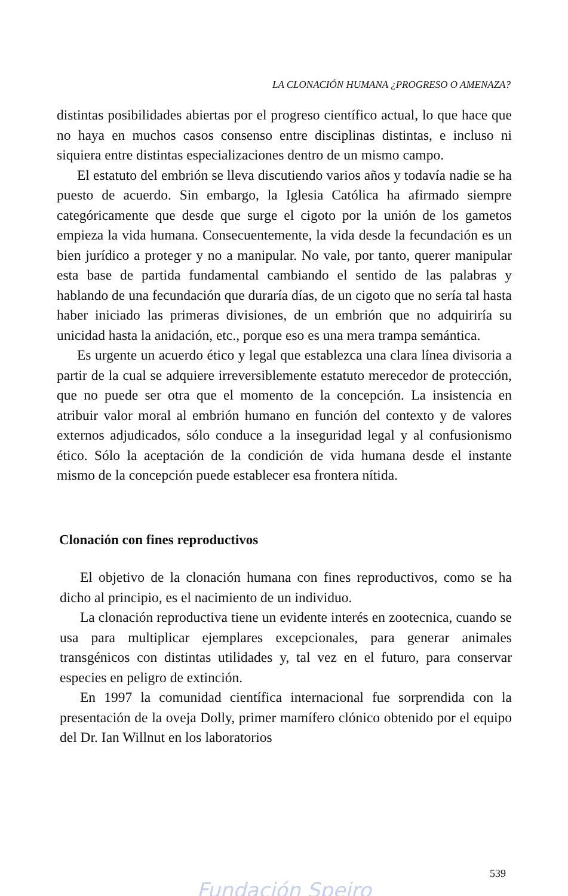LA CLONACIÓN HUMANA ¿PROGRESO O AMENAZA?
distintas posibilidades abiertas por el progreso científico actual, lo que hace que no haya en muchos casos consenso entre discipli­nas distintas, e incluso ni siquiera entre distintas especializacio­nes dentro de un mismo campo.
El estatuto del embrión se lleva discutiendo varios años y todavía nadie se ha puesto de acuerdo. Sin embargo, la Iglesia Católica ha afirmado siempre categóricamente que desde que surge el cigoto por la unión de los gametos empieza la vida huma­na. Consecuentemente, la vida desde la fecundación es un bien jurídico a proteger y no a manipular. No vale, por tanto, querer manipular esta base de partida fundamental cambiando el sentido de las palabras y hablando de una fecundación que duraría días, de un cigoto que no sería tal hasta haber iniciado las primeras divisiones, de un embrión que no adquiriría su unicidad hasta la anidación, etc., porque eso es una mera trampa semántica.
Es urgente un acuerdo ético y legal que establezca una clara línea divisoria a partir de la cual se adquiere irreversiblemente estatuto merecedor de protección, que no puede ser otra que el momento de la concepción. La insistencia en atribuir valor moral al embrión humano en función del contexto y de valores exter­nos adjudicados, sólo conduce a la inseguridad legal y al confu­sionismo ético. Sólo la aceptación de la condición de vida huma­na desde el instante mismo de la concepción puede establecer esa frontera nítida.
Clonación con fines reproductivos
El objetivo de la clonación humana con fines reproductivos, como se ha dicho al principio, es el nacimiento de un individuo.
La clonación reproductiva tiene un evidente interés en zoo­tecnica, cuando se usa para multiplicar ejemplares excepcionales, para generar animales transgénicos con distintas utilidades y, tal vez en el futuro, para conservar especies en peligro de extinción.
En 1997 la comunidad científica internacional fue sorprendi­da con la presentación de la oveja Dolly, primer mamífero clóni­co obtenido por el equipo del Dr. Ian Willnut en los laboratorios
539
Fundación Speiro